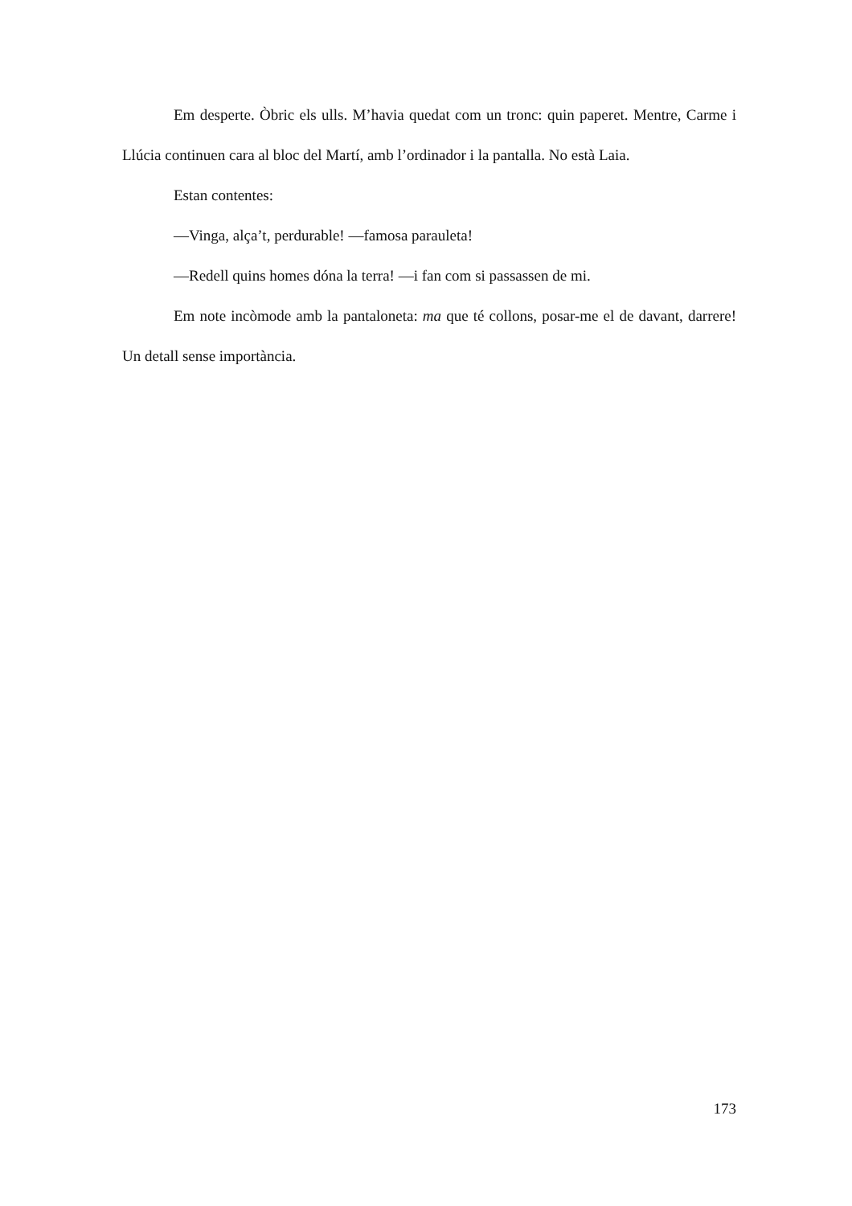Em desperte. Òbric els ulls. M’havia quedat com un tronc: quin paperet. Mentre, Carme i Llúcia continuen cara al bloc del Martí, amb l’ordinador i la pantalla. No està Laia.
Estan contentes:
—Vinga, alça’t, perdurable! —famosa parauleta!
—Redell quins homes dóna la terra! —i fan com si passassen de mi.
Em note incòmode amb la pantaloneta: ma que té collons, posar-me el de davant, darrere! Un detall sense importància.
173